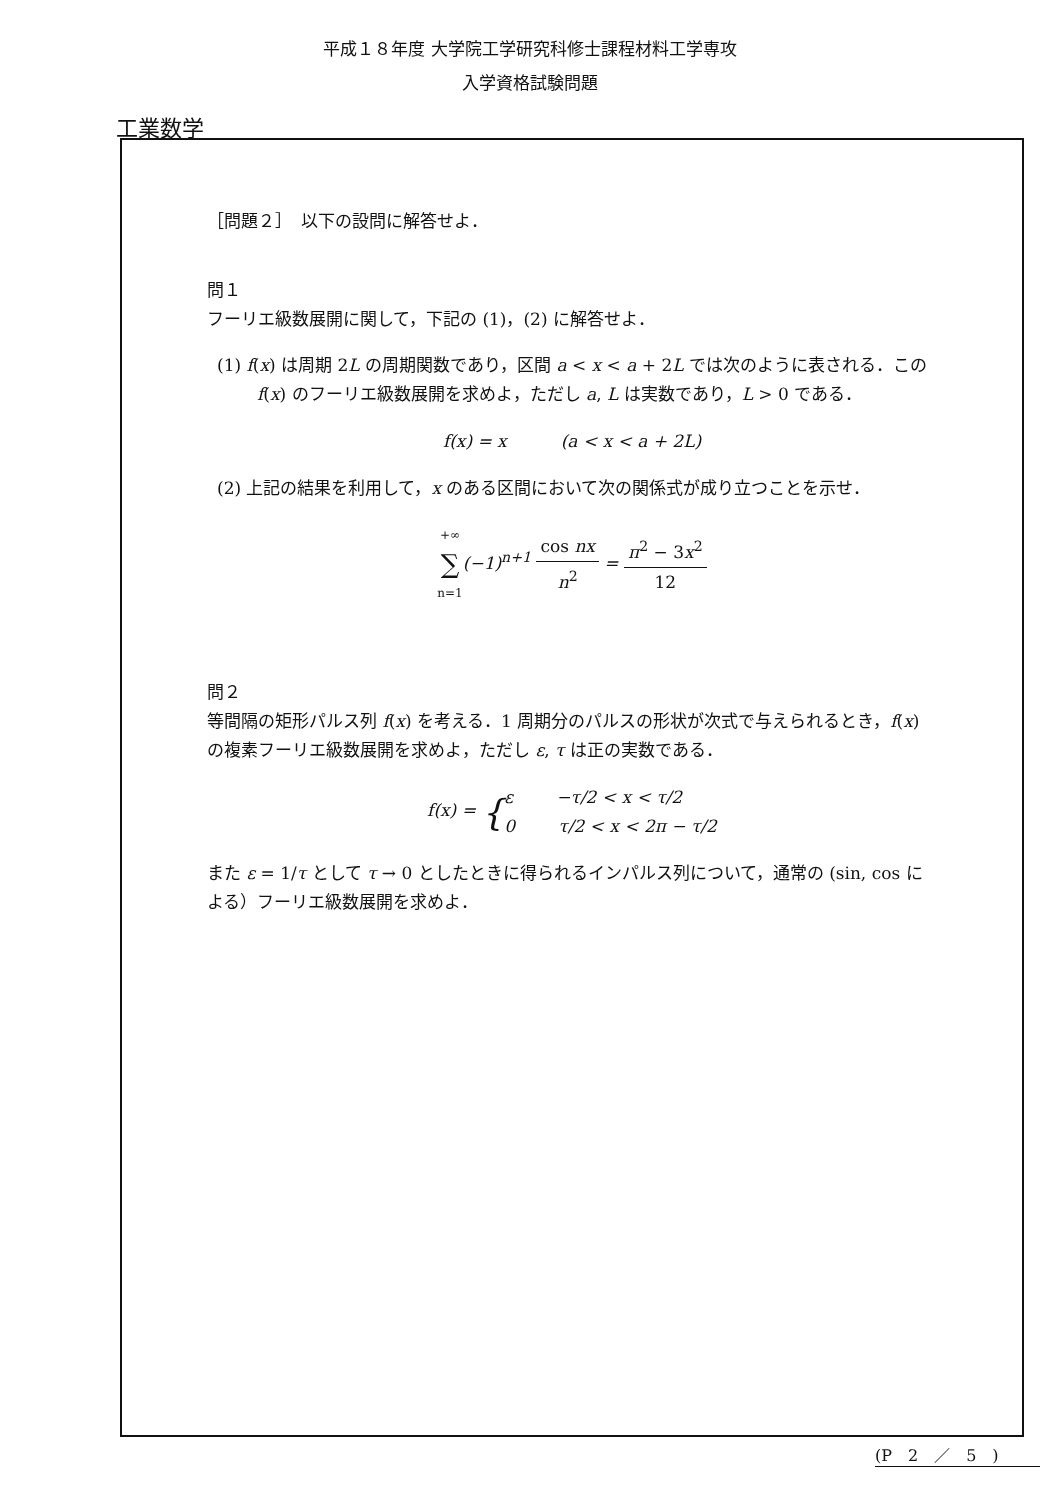平成１８年度 大学院工学研究科修士課程材料工学専攻
入学資格試験問題
工業数学
［問題２］　以下の設問に解答せよ．
問１
フーリエ級数展開に関して，下記の (1)，(2) に解答せよ．
(1) f(x) は周期 2L の周期関数であり，区間 a < x < a + 2L では次のように表される．この f(x) のフーリエ級数展開を求めよ，ただし a, L は実数であり，L > 0 である．
f(x) = x (a < x < a + 2L)
(2) 上記の結果を利用して，x のある区間において次の関係式が成り立つことを示せ．
+∞ ∑ n=1(−1)<sup>n+1</sup> cos nx n<sup>2</sup> = π<sup>2</sup> − 3x<sup>2</sup> 12
問２
等間隔の矩形パルス列 f(x) を考える．1 周期分のパルスの形状が次式で与えられるとき，f(x) の複素フーリエ級数展開を求めよ，ただし ε, τ は正の実数である．
f(x) = {ε −τ/2 < x < τ/2 0 τ/2 < x < 2π − τ/2
また ε = 1/τ として τ → 0 としたときに得られるインパルス列について，通常の (sin, cos による）フーリエ級数展開を求めよ．
(P　2　／　5　)